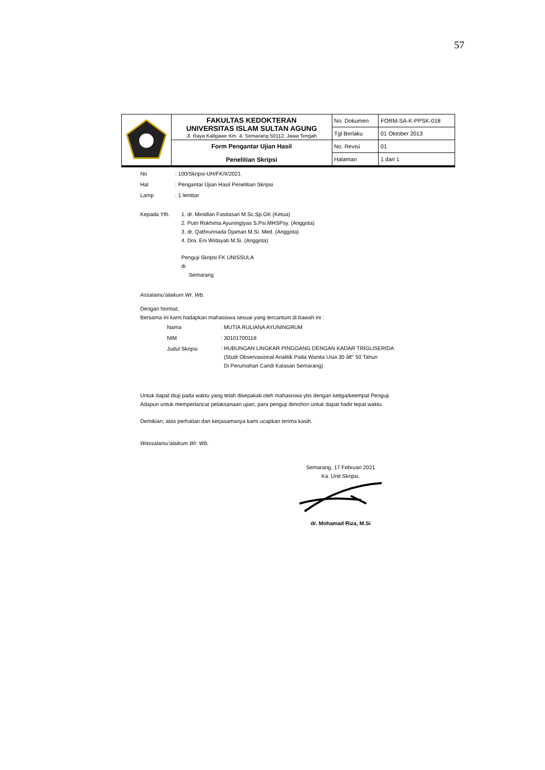57
| | FAKULTAS KEDOKTERAN UNIVERSITAS ISLAM SULTAN AGUNG Jl. Raya Kaligawe Km. 4, Semarang 50112, Jawa Tengah | No. Dokumen | FORM-SA-K-PPSK-018 |
| | | Tgl Berlaku | 01 Oktober 2013 |
| | Form Pengantar Ujian Hasil Penelitian Skripsi | No. Revisi | 01 |
| | | Halaman | 1 dari 1 |
No: 100/Skripsi-UH/FK/II/2021
Hal: Pengantar Ujian Hasil Penelitian Skripsi
Lamp: 1 lembar
Kepada Yth. 1. dr. Minidian Fasitasari M.Sc.Sp.GK (Ketua)
2. Putri Rokhima Ayuningtyas S.Psi.MHSPsy. (Anggota)
3. dr. Qathrunnada Djaman M.Si. Med. (Anggota)
4. Dra. Eni Widayati M.Si. (Anggota)
Penguji Skripsi FK UNISSULA
di
Semarang
Assalamu'alaikum Wr. Wb.
Dengan hormat,
Bersama ini kami hadapkan mahasiswa sesuai yang tercantum di bawah ini :
| Nama | : MUTIA RULIANA AYUNINGRUM |
| NIM | : 30101700118 |
| Judul Skripsi | : HUBUNGAN LINGKAR PINGGANG DENGAN KADAR TRIGLISERIDA (Studi Observasional Analitik Pada Wanita Usia 30 â€" 50 Tahun Di Perumahan Candi Kalasan Semarang) |
Untuk dapat diuji pada waktu yang telah disepakati oleh mahasiswa ybs dengan ketiga/keempat Penguji.
Adapun untuk memperlancar pelaksanaan ujian, para penguji dimohon untuk dapat hadir tepat waktu.
Demikian, atas perhatian dan kerjasamanya kami ucapkan terima kasih.
Wassalamu'alaikum Wr. Wb.
Semarang, 17 Februari 2021
Ka. Unit Skripsi,
dr. Mohamad Riza, M.Si